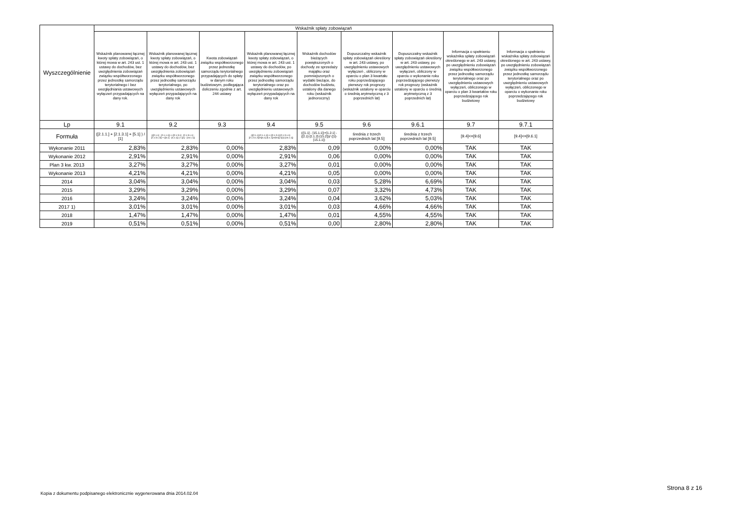| Wyszczególnienie | Wskaźnik spłaty zobowiązań | | | | | | | | |
| --- | --- | --- | --- | --- | --- | --- | --- | --- | --- |
| | Wskaźnik planowanej łącznej kwoty spłaty zobowiązań, o której mowa w art. 243 ust. 1 ustawy do dochodów, bez uwzględnienia zobowiązań związku współtworzonego przez jednostkę samorządu terytorialnego i bez uwzględniania ustawowych wyłączeń przypadających na dany rok. | Wskaźnik planowanej łącznej kwoty spłaty zobowiązań, o której mowa w art. 243 ust. 1 ustawy do dochodów, bez uwzględnienia zobowiązań związku współtworzonego przez jednostkę samorządu terytorialnego, po uwzględnieniu ustawowych wyłączeń przypadających na dany rok | Kwota zobowiązań związku współtworzonego przez jednostkę samorządu terytorialnego przypadających do spłaty w danym roku budżetowym, podlegająca doliczeniu zgodnie z art. 244 ustawy | Wskaźnik planowanej łącznej kwoty spłaty zobowiązań, o której mowa w art. 243 ust. 1 ustawy do dochodów, po uwzględnieniu zobowiązań związku współtworzonego przez jednostkę samorządu terytorialnego oraz po uwzględnieniu ustawowych wyłączeń przypadających na dany rok | Wskaźnik dochodów bieżących powiększonych o dochody ze sprzedaży majątku oraz pomniejszonych o wydatki bieżące, do dochodów budżetu, ustalony dla danego roku (wskaźnik jednoroczny) | Dopuszczalny wskaźnik spłaty zobowiązań określony w art. 243 ustawy, po uwzględnieniu ustawowych wyłączeń , obliczony w oparciu o plan 3 kwartału roku poprzedzającego pierwszy rok prognozy (wskaźnik ustalony w oparciu o średnią arytmetyczną z 3 poprzednich lat) | Dopuszczalny wskaźnik spłaty zobowiązań określony w art. 243 ustawy, po uwzględnieniu ustawowych wyłączeń, obliczony w oparciu o wykonanie roku poprzedzającego pierwszy rok prognozy (wskaźnik ustalony w oparciu o średnią arytmetyczną z 3 poprzednich lat) | Informacja o spełnieniu wskaźnika spłaty zobowiązań określonego w art. 243 ustawy, po uwzględnieniu zobowiązań związku współtworzonego przez jednostkę samorządu terytorialnego oraz po uwzględnieniu ustawowych wyłączeń, obliczonego w oparciu o plan 3 kwartałów roku poprzedzającego rok budżetowy | Informacja o spełnieniu wskaźnika spłaty zobowiązań określonego w art. 243 ustawy, po uwzględnieniu zobowiązań związku współtworzonego przez jednostkę samorządu terytorialnego oraz po uwzględnieniu ustawowych wyłączeń, obliczonego w oparciu o wykonanie roku poprzedzającego rok budżetowy |
| Lp | 9.1 | 9.2 | 9.3 | 9.4 | 9.5 | 9.6 | 9.6.1 | 9.7 | 9.7.1 |
| Formuła | ([2.1.1.] + [2.1.3.1] + [5.1] ) / [1] | (([2.1.1] - [2.1.1.1]) + ([2.1.3.1] - [2.1.3.1.1] - [2.1.3.1.2]) + ([5.1] - [5.1.1]) ) / ([1] - [15.1.1]) | | (([2.1.1]-[2.1.1.1]) + ([2.1.3.1]-[2.1.3.1.1]-[2.1.3.1.2])+([5.1]-[5.1.1])+[9.5]) /([1]-[15.1.1]) | (([1.1] - [15.1.1])+[1.2.1] - ([2.1]-[2.1.2]-[15.2]))/ ([1]-[15.1.1]) | średnia z trzech poprzednich lat [9.5] | średnia z trzech poprzednich lat [9.5] | [9.4]<=[9.6] | [9.4]<=[9.6.1] |
| Wykonanie 2011 | 2,83% | 2,83% | 0,00% | 2,83% | 0,09 | 0,00% | 0,00% | TAK | TAK |
| Wykonanie 2012 | 2,91% | 2,91% | 0,00% | 2,91% | 0,06 | 0,00% | 0,00% | TAK | TAK |
| Plan 3 kw. 2013 | 3,27% | 3,27% | 0,00% | 3,27% | 0,01 | 0,00% | 0,00% | TAK | TAK |
| Wykonanie 2013 | 4,21% | 4,21% | 0,00% | 4,21% | 0,05 | 0,00% | 0,00% | TAK | TAK |
| 2014 | 3,04% | 3,04% | 0,00% | 3,04% | 0,03 | 5,28% | 6,69% | TAK | TAK |
| 2015 | 3,29% | 3,29% | 0,00% | 3,29% | 0,07 | 3,32% | 4,73% | TAK | TAK |
| 2016 | 3,24% | 3,24% | 0,00% | 3,24% | 0,04 | 3,62% | 5,03% | TAK | TAK |
| 2017 1) | 3,01% | 3,01% | 0,00% | 3,01% | 0,03 | 4,66% | 4,66% | TAK | TAK |
| 2018 | 1,47% | 1,47% | 0,00% | 1,47% | 0,01 | 4,55% | 4,55% | TAK | TAK |
| 2019 | 0,51% | 0,51% | 0,00% | 0,51% | 0,00 | 2,80% | 2,80% | TAK | TAK |
Strona 8 z 16
Kopia z dokumentu podpisanego elektronicznie wygenerowana dnia 2014.02.04